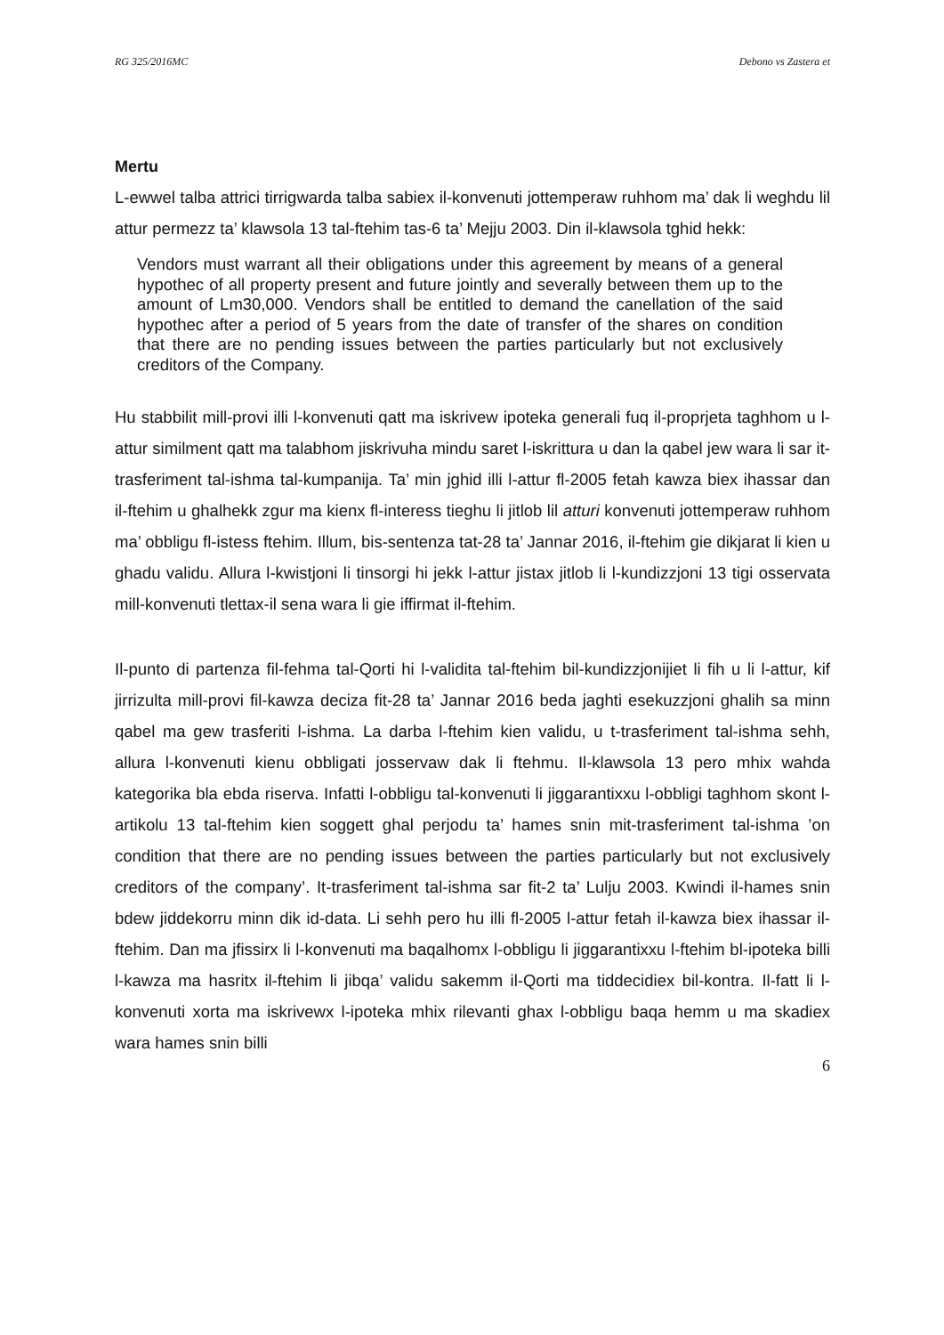RG 325/2016MC Debono vs Zastera et
Mertu
L-ewwel talba attrici tirrigwarda talba sabiex il-konvenuti jottemperaw ruhhom ma’ dak li weghdu lil attur permezz ta’ klawsola 13 tal-ftehim tas-6 ta’ Mejju 2003. Din il-klawsola tghid hekk:
Vendors must warrant all their obligations under this agreement by means of a general hypothec of all property present and future jointly and severally between them up to the amount of Lm30,000. Vendors shall be entitled to demand the canellation of the said hypothec after a period of 5 years from the date of transfer of the shares on condition that there are no pending issues between the parties particularly but not exclusively creditors of the Company.
Hu stabbilit mill-provi illi l-konvenuti qatt ma iskrivew ipoteka generali fuq il-proprjeta taghhom u l-attur similment qatt ma talabhom jiskrivuha mindu saret l-iskrittura u dan la qabel jew wara li sar it-trasferiment tal-ishma tal-kumpanija. Ta’ min jghid illi l-attur fl-2005 fetah kawza biex ihassar dan il-ftehim u ghalhekk zgur ma kienx fl-interess tieghu li jitlob lil atturi konvenuti jottemperaw ruhhom ma’ obbligu fl-istess ftehim. Illum, bis-sentenza tat-28 ta’ Jannar 2016, il-ftehim gie dikjarat li kien u ghadu validu. Allura l-kwistjoni li tinsorgi hi jekk l-attur jistax jitlob li l-kundizzjoni 13 tigi osservata mill-konvenuti tlettax-il sena wara li gie iffirmat il-ftehim.
Il-punto di partenza fil-fehma tal-Qorti hi l-validita tal-ftehim bil-kundizzjonijiet li fih u li l-attur, kif jirrizulta mill-provi fil-kawza deciza fit-28 ta’ Jannar 2016 beda jaghti esekuzzjoni ghalih sa minn qabel ma gew trasferiti l-ishma. La darba l-ftehim kien validu, u t-trasferiment tal-ishma sehh, allura l-konvenuti kienu obbligati josservaw dak li ftehmu. Il-klawsola 13 pero mhix wahda kategorika bla ebda riserva. Infatti l-obbligu tal-konvenuti li jiggarantixxu l-obbligi taghhom skont l-artikolu 13 tal-ftehim kien soggett ghal perjodu ta’ hames snin mit-trasferiment tal-ishma ’on condition that there are no pending issues between the parties particularly but not exclusively creditors of the company’. It-trasferiment tal-ishma sar fit-2 ta’ Lulju 2003. Kwindi il-hames snin bdew jiddekorru minn dik id-data. Li sehh pero hu illi fl-2005 l-attur fetah il-kawza biex ihassar il-ftehim. Dan ma jfissirx li l-konvenuti ma baqalhomx l-obbligu li jiggarantixxu l-ftehim bl-ipoteka billi l-kawza ma hasritx il-ftehim li jibqa’ validu sakemm il-Qorti ma tiddecidiex bil-kontra. Il-fatt li l-konvenuti xorta ma iskrivewx l-ipoteka mhix rilevanti ghax l-obbligu baqa hemm u ma skadiex wara hames snin billi
6